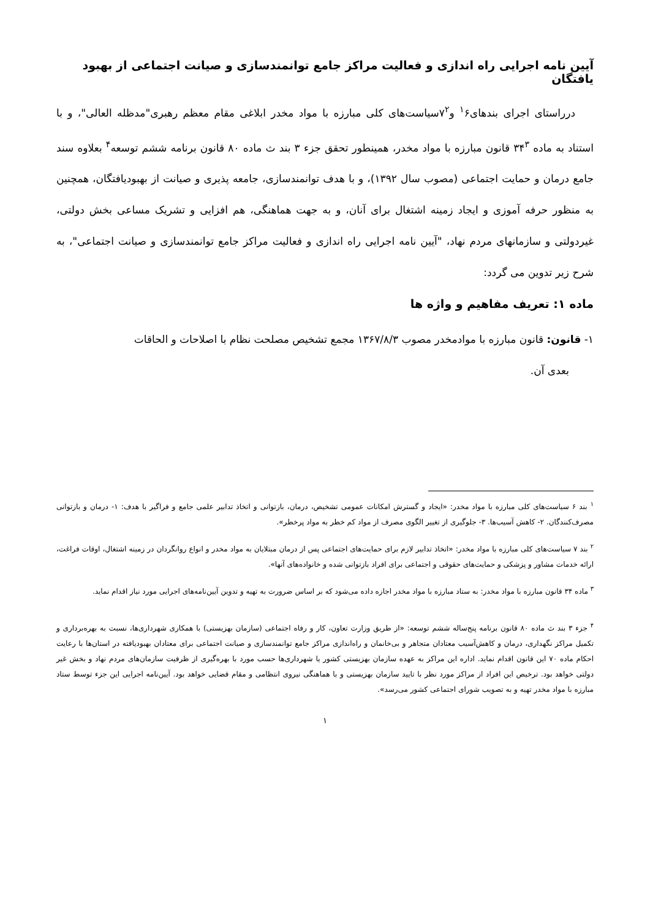آیین نامه اجرایی راه اندازی و فعالیت مراکز جامع توانمندسازی و صیانت اجتماعی از بهبود یافتگان
درراستای اجرای بندهای<sup>۱</sup>۶ و۷<sup>۲</sup>سیاست‌های کلی مبارزه با مواد مخدر ابلاغی مقام معظم رهبری"مدظله العالی"، و با استناد به ماده ۳۴<sup>۳</sup> قانون مبارزه با مواد مخدر، همینطور تحقق جزء ۳ بند ث ماده ۸۰ قانون برنامه ششم توسعه<sup>۴</sup> بعلاوه سند جامع درمان و حمایت اجتماعی (مصوب سال ۱۳۹۲)، و با هدف توانمندسازی، جامعه پذیری و صیانت از بهبودیافتگان، همچنین به منظور حرفه آموزی و ایجاد زمینه اشتغال برای آنان، و به جهت هماهنگی، هم افزایی و تشریک مساعی بخش دولتی، غیردولتی و سازمانهای مردم نهاد، "آیین نامه اجرایی راه اندازی و فعالیت مراکز جامع توانمندسازی و صیانت اجتماعی"، به شرح زیر تدوین می گردد:
ماده ۱: تعریف مفاهیم و واژه ها
۱- قانون: قانون مبارزه با موادمخدر مصوب ۱۳۶۷/۸/۳ مجمع تشخیص مصلحت نظام با اصلاحات و الحاقات
بعدی آن.
<sup>۱</sup> بند ۶ سیاست‌های کلی مبارزه با مواد مخدر: «ایجاد و گسترش امکانات عمومی تشخیص، درمان، بازتوانی و اتخاذ تدابیر علمی جامع و فراگیر با هدف: ۱- درمان و بازتوانی مصرف‌کنندگان. ۲- کاهش آسیب‌ها. ۳- جلوگیری از تغییر الگوی مصرف از مواد کم خطر به مواد پرخطر».
<sup>۲</sup> بند ۷ سیاست‌های کلی مبارزه با مواد مخدر: «اتخاذ تدابیر لازم برای حمایت‌های اجتماعی پس از درمان مبتلایان به مواد مخدر و انواع روانگردان در زمینه اشتغال، اوقات فراغت، ارائه خدمات مشاور و پزشکی و حمایت‌های حقوقی و اجتماعی برای افراد بازتوانی شده و خانواده‌های آنها».
<sup>۳</sup> ماده ۳۴ قانون مبارزه با مواد مخدر: به ستاد مبارزه با مواد مخدر اجازه داده می‌شود که بر اساس ضرورت به تهیه و تدوین آیین‌نامه‌های اجرایی مورد نیاز اقدام نماید.
<sup>۴</sup> جزء ۳ بند ث ماده ۸۰ قانون برنامه پنج‌ساله ششم توسعه: «از طریق وزارت تعاون، کار و رفاه اجتماعی (سازمان بهزیستی) با همکاری شهرداری‌ها، نسبت به بهره‌برداری و تکمیل مراکز نگهداری، درمان و کاهش‌آسیب معتادان متجاهر و بی‌خانمان و راه‌اندازی مراکز جامع توانمندسازی و صیانت اجتماعی برای معتادان بهبودیافته در استان‌ها با رعایت احکام ماده ۷۰ این قانون اقدام نماید. اداره این مراکز به عهده سازمان بهزیستی کشور یا شهرداری‌ها حسب مورد با بهره‌گیری از ظرفیت سازمان‌های مردم نهاد و بخش غیر دولتی خواهد بود. ترخیص این افراد از مراکز مورد نظر با تایید سازمان بهزیستی و با هماهنگی نیروی انتظامی و مقام قضایی خواهد بود. آیین‌نامه اجرایی این جزء توسط ستاد مبارزه با مواد مخدر تهیه و به تصویب شورای اجتماعی کشور می‌رسد».
۱